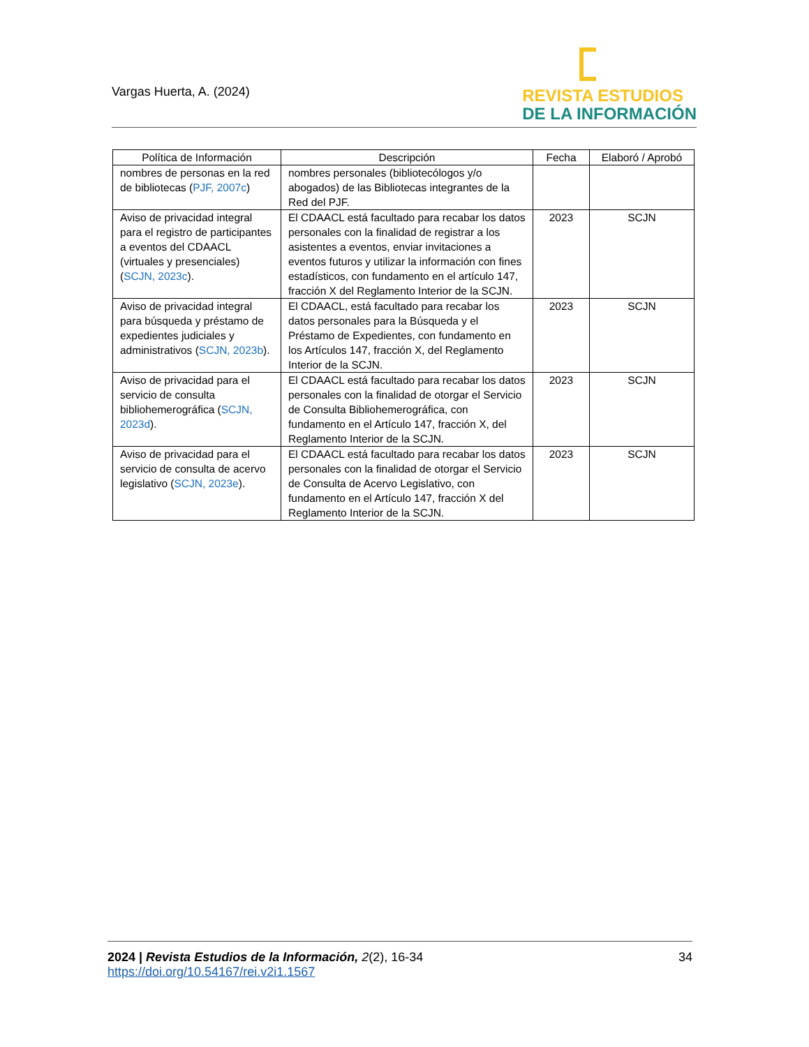Vargas Huerta, A. (2024)
REVISTA ESTUDIOS
DE LA INFORMACIÓN
| Política de Información | Descripción | Fecha | Elaboró / Aprobó |
| --- | --- | --- | --- |
| nombres de personas en la red de bibliotecas ( PJF, 2007c ) | nombres personales (bibliotecólogos y/o abogados) de las Bibliotecas integrantes de la Red del PJF. | | |
| Aviso de privacidad integral para el registro de participantes a eventos del CDAACL (virtuales y presenciales) ( SCJN, 2023c ). | El CDAACL está facultado para recabar los datos personales con la finalidad de registrar a los asistentes a eventos, enviar invitaciones a eventos futuros y utilizar la información con fines estadísticos, con fundamento en el artículo 147, fracción X del Reglamento Interior de la SCJN. | 2023 | SCJN |
| Aviso de privacidad integral para búsqueda y préstamo de expedientes judiciales y administrativos ( SCJN, 2023b ). | El CDAACL, está facultado para recabar los datos personales para la Búsqueda y el Préstamo de Expedientes, con fundamento en los Artículos 147, fracción X, del Reglamento Interior de la SCJN. | 2023 | SCJN |
| Aviso de privacidad para el servicio de consulta bibliohemerográfica ( SCJN, 2023d ). | El CDAACL está facultado para recabar los datos personales con la finalidad de otorgar el Servicio de Consulta Bibliohemerográfica, con fundamento en el Artículo 147, fracción X, del Reglamento Interior de la SCJN. | 2023 | SCJN |
| Aviso de privacidad para el servicio de consulta de acervo legislativo ( SCJN, 2023e ). | El CDAACL está facultado para recabar los datos personales con la finalidad de otorgar el Servicio de Consulta de Acervo Legislativo, con fundamento en el Artículo 147, fracción X del Reglamento Interior de la SCJN. | 2023 | SCJN |
2024 | Revista Estudios de la Información, 2(2), 16-34
https://doi.org/10.54167/rei.v2i1.1567
34